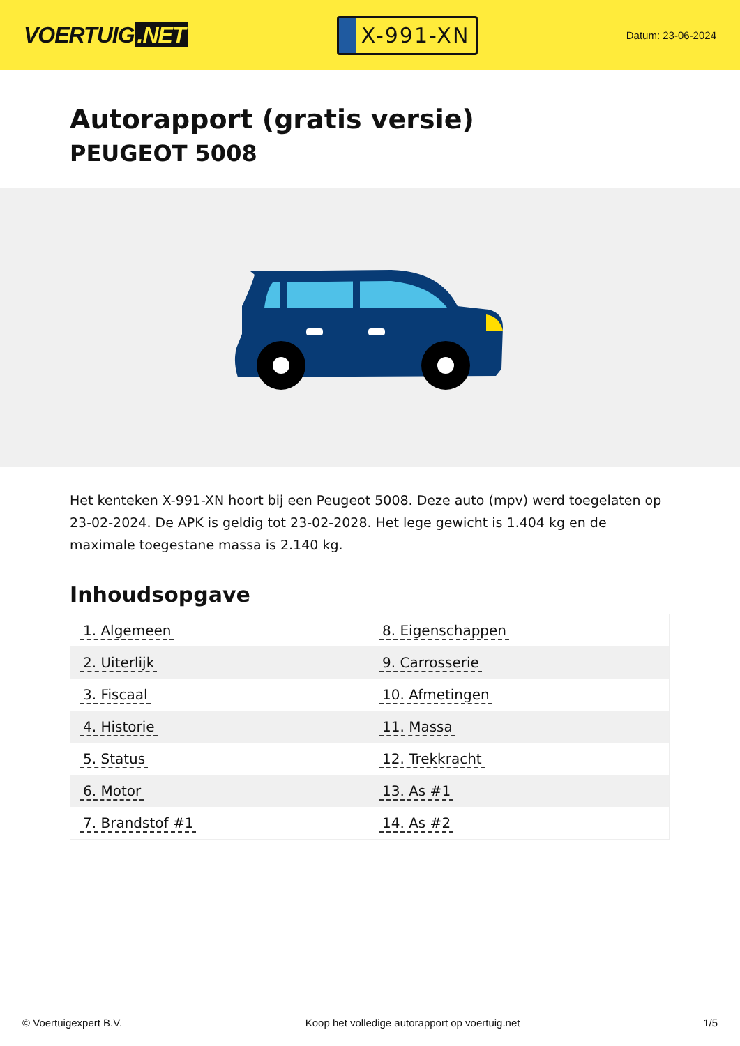VOERTUIG.NET
X-991-XN
Datum: 23-06-2024
Autorapport (gratis versie)
PEUGEOT 5008
Het kenteken X-991-XN hoort bij een Peugeot 5008. Deze auto (mpv) werd toegelaten op 23-02-2024. De APK is geldig tot 23-02-2028. Het lege gewicht is 1.404 kg en de maximale toegestane massa is 2.140 kg.
Inhoudsopgave
| 1. Algemeen | 8. Eigenschappen |
| 2. Uiterlijk | 9. Carrosserie |
| 3. Fiscaal | 10. Afmetingen |
| 4. Historie | 11. Massa |
| 5. Status | 12. Trekkracht |
| 6. Motor | 13. As #1 |
| 7. Brandstof #1 | 14. As #2 |
© Voertuigexpert B.V. Koop het volledige autorapport op voertuig.net
1/5